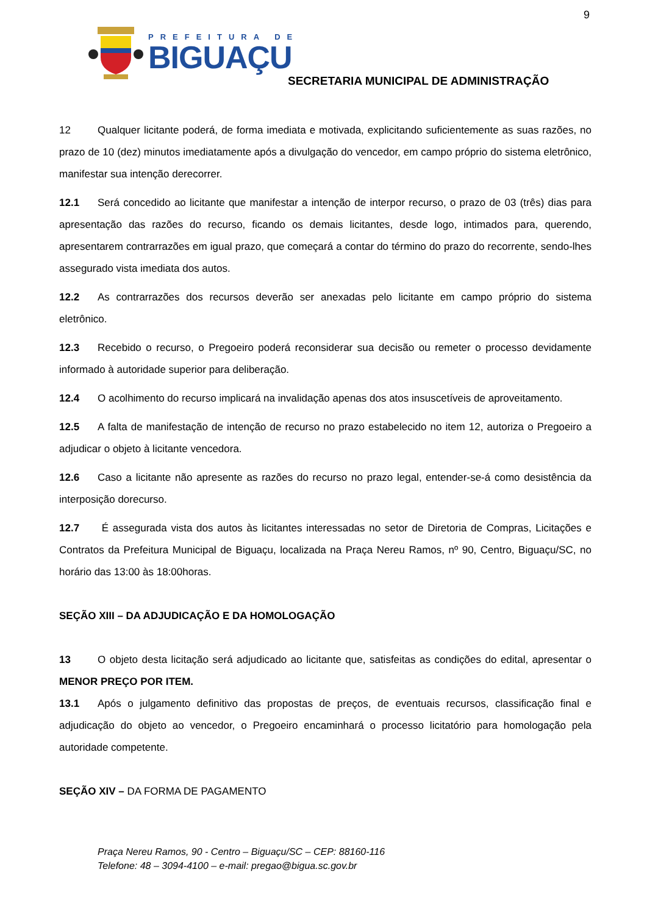9
PREFEITURA DE
BIGUAÇU
SECRETARIA MUNICIPAL DE ADMINISTRAÇÃO
12 Qualquer licitante poderá, de forma imediata e motivada, explicitando suficientemente as suas razões, no prazo de 10 (dez) minutos imediatamente após a divulgação do vencedor, em campo próprio do sistema eletrônico, manifestar sua intenção derecorrer.
12.1 Será concedido ao licitante que manifestar a intenção de interpor recurso, o prazo de 03 (três) dias para apresentação das razões do recurso, ficando os demais licitantes, desde logo, intimados para, querendo, apresentarem contrarrazões em igual prazo, que começará a contar do término do prazo do recorrente, sendo-lhes assegurado vista imediata dos autos.
12.2 As contrarrazões dos recursos deverão ser anexadas pelo licitante em campo próprio do sistema eletrônico.
12.3 Recebido o recurso, o Pregoeiro poderá reconsiderar sua decisão ou remeter o processo devidamente informado à autoridade superior para deliberação.
12.4 O acolhimento do recurso implicará na invalidação apenas dos atos insuscetíveis de aproveitamento.
12.5 A falta de manifestação de intenção de recurso no prazo estabelecido no item 12, autoriza o Pregoeiro a adjudicar o objeto à licitante vencedora.
12.6 Caso a licitante não apresente as razões do recurso no prazo legal, entender-se-á como desistência da interposição dorecurso.
12.7 É assegurada vista dos autos às licitantes interessadas no setor de Diretoria de Compras, Licitações e Contratos da Prefeitura Municipal de Biguaçu, localizada na Praça Nereu Ramos, nº 90, Centro, Biguaçu/SC, no horário das 13:00 às 18:00horas.
SEÇÃO XIII – DA ADJUDICAÇÃO E DA HOMOLOGAÇÃO
13 O objeto desta licitação será adjudicado ao licitante que, satisfeitas as condições do edital, apresentar o MENOR PREÇO POR ITEM.
13.1 Após o julgamento definitivo das propostas de preços, de eventuais recursos, classificação final e adjudicação do objeto ao vencedor, o Pregoeiro encaminhará o processo licitatório para homologação pela autoridade competente.
SEÇÃO XIV – DA FORMA DE PAGAMENTO
Praça Nereu Ramos, 90 - Centro – Biguaçu/SC – CEP: 88160-116
Telefone: 48 – 3094-4100 – e-mail: pregao@bigua.sc.gov.br